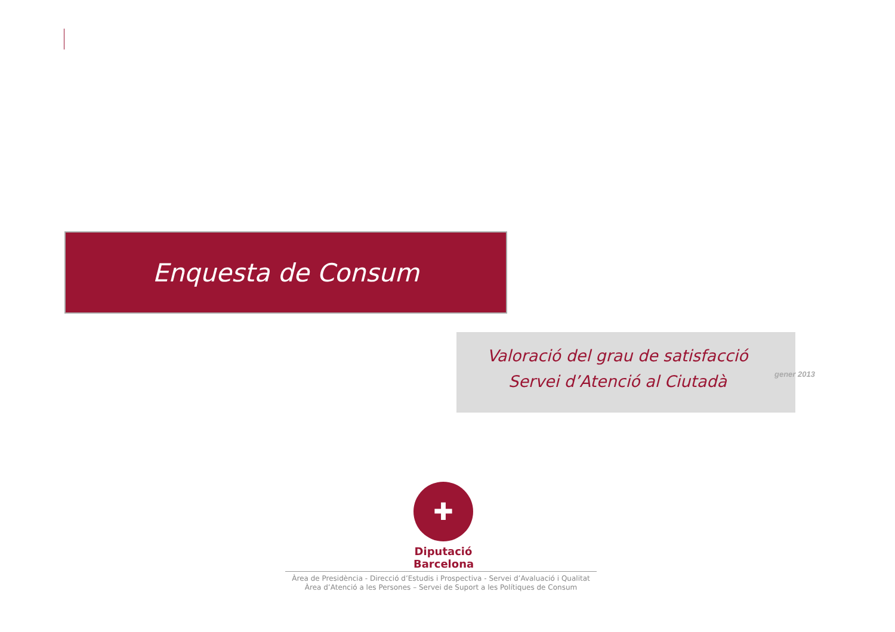Enquesta de Consum
Valoració del grau de satisfacció
Servei d’Atenció al Ciutadà
gener 2013
✚
Diputació
Barcelona
Àrea de Presidència - Direcció d’Estudis i Prospectiva - Servei d’Avaluació i Qualitat
Àrea d’Atenció a les Persones – Servei de Suport a les Polítiques de Consum